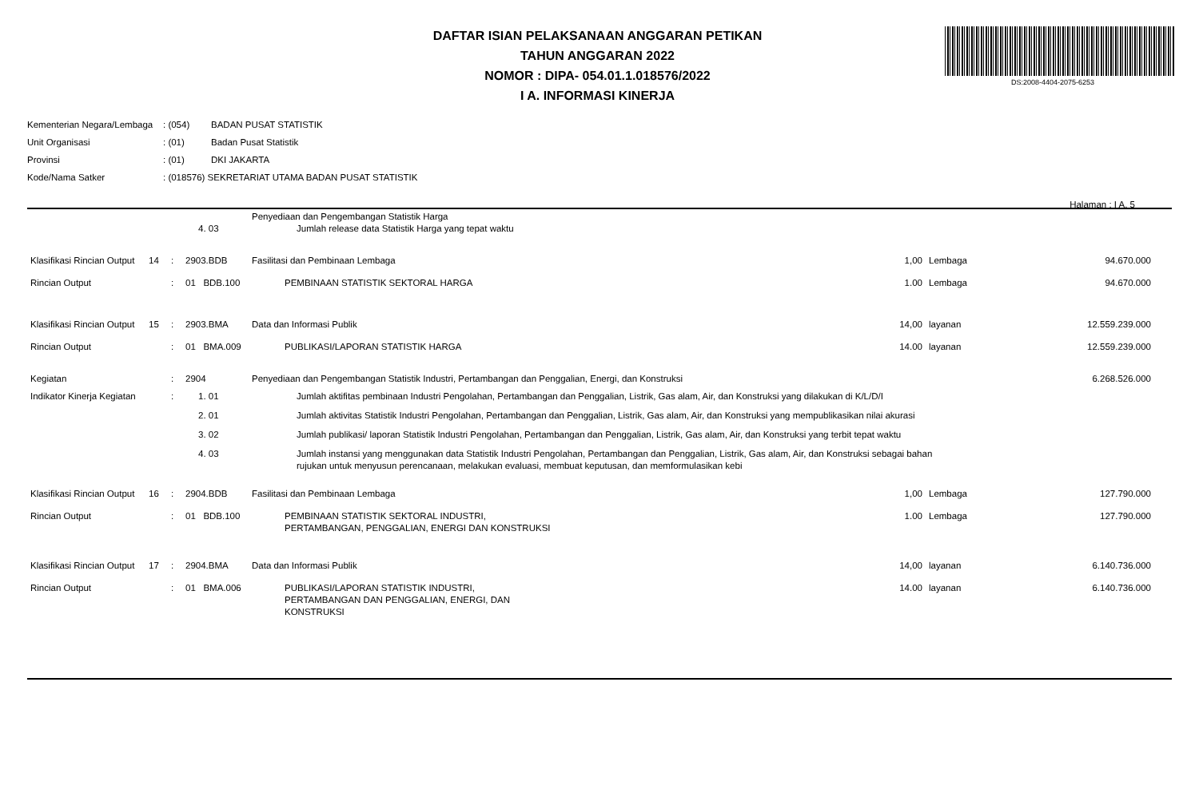DS:2008-4404-2075-6253
DAFTAR ISIAN PELAKSANAAN ANGGARAN PETIKAN
TAHUN ANGGARAN 2022
NOMOR : DIPA- 054.01.1.018576/2022
I A. INFORMASI KINERJA
| Kementerian Negara/Lembaga | : (054) | BADAN PUSAT STATISTIK |
| Unit Organisasi | : (01) | Badan Pusat Statistik |
| Provinsi | : (01) | DKI JAKARTA |
| Kode/Nama Satker | : (018576) SEKRETARIAT UTAMA BADAN PUSAT STATISTIK | |
Halaman : I A. 5
| | | | | Penyediaan dan Pengembangan Statistik Harga | | | |
| | | | 4. 03 | Jumlah release data Statistik Harga yang tepat waktu | | | |
| Klasifikasi Rincian Output | 14 | : | 2903.BDB | Fasilitasi dan Pembinaan Lembaga | 1,00 | Lembaga | 94.670.000 |
| Rincian Output | | : | 01 BDB.100 | PEMBINAAN STATISTIK SEKTORAL HARGA | 1.00 | Lembaga | 94.670.000 |
| Klasifikasi Rincian Output | 15 | : | 2903.BMA | Data dan Informasi Publik | 14,00 | layanan | 12.559.239.000 |
| Rincian Output | | : | 01 BMA.009 | PUBLIKASI/LAPORAN STATISTIK HARGA | 14.00 | layanan | 12.559.239.000 |
| Kegiatan | | : | 2904 | Penyediaan dan Pengembangan Statistik Industri, Pertambangan dan Penggalian, Energi, dan Konstruksi | | | 6.268.526.000 |
| Indikator Kinerja Kegiatan | | : | 1. 01 | Jumlah aktifitas pembinaan Industri Pengolahan, Pertambangan dan Penggalian, Listrik, Gas alam, Air, dan Konstruksi yang dilakukan di K/L/D/I | | | |
| | | | 2. 01 | Jumlah aktivitas Statistik Industri Pengolahan, Pertambangan dan Penggalian, Listrik, Gas alam, Air, dan Konstruksi yang mempublikasikan nilai akurasi | | | |
| | | | 3. 02 | Jumlah publikasi/ laporan Statistik Industri Pengolahan, Pertambangan dan Penggalian, Listrik, Gas alam, Air, dan Konstruksi yang terbit tepat waktu | | | |
| | | | 4. 03 | Jumlah instansi yang menggunakan data Statistik Industri Pengolahan, Pertambangan dan Penggalian, Listrik, Gas alam, Air, dan Konstruksi sebagai bahan rujukan untuk menyusun perencanaan, melakukan evaluasi, membuat keputusan, dan memformulasikan kebi | | | |
| Klasifikasi Rincian Output | 16 | : | 2904.BDB | Fasilitasi dan Pembinaan Lembaga | 1,00 | Lembaga | 127.790.000 |
| Rincian Output | | : | 01 BDB.100 | PEMBINAAN STATISTIK SEKTORAL INDUSTRI, PERTAMBANGAN, PENGGALIAN, ENERGI DAN KONSTRUKSI | 1.00 | Lembaga | 127.790.000 |
| Klasifikasi Rincian Output | 17 | : | 2904.BMA | Data dan Informasi Publik | 14,00 | layanan | 6.140.736.000 |
| Rincian Output | | : | 01 BMA.006 | PUBLIKASI/LAPORAN STATISTIK INDUSTRI, PERTAMBANGAN DAN PENGGALIAN, ENERGI, DAN KONSTRUKSI | 14.00 | layanan | 6.140.736.000 |